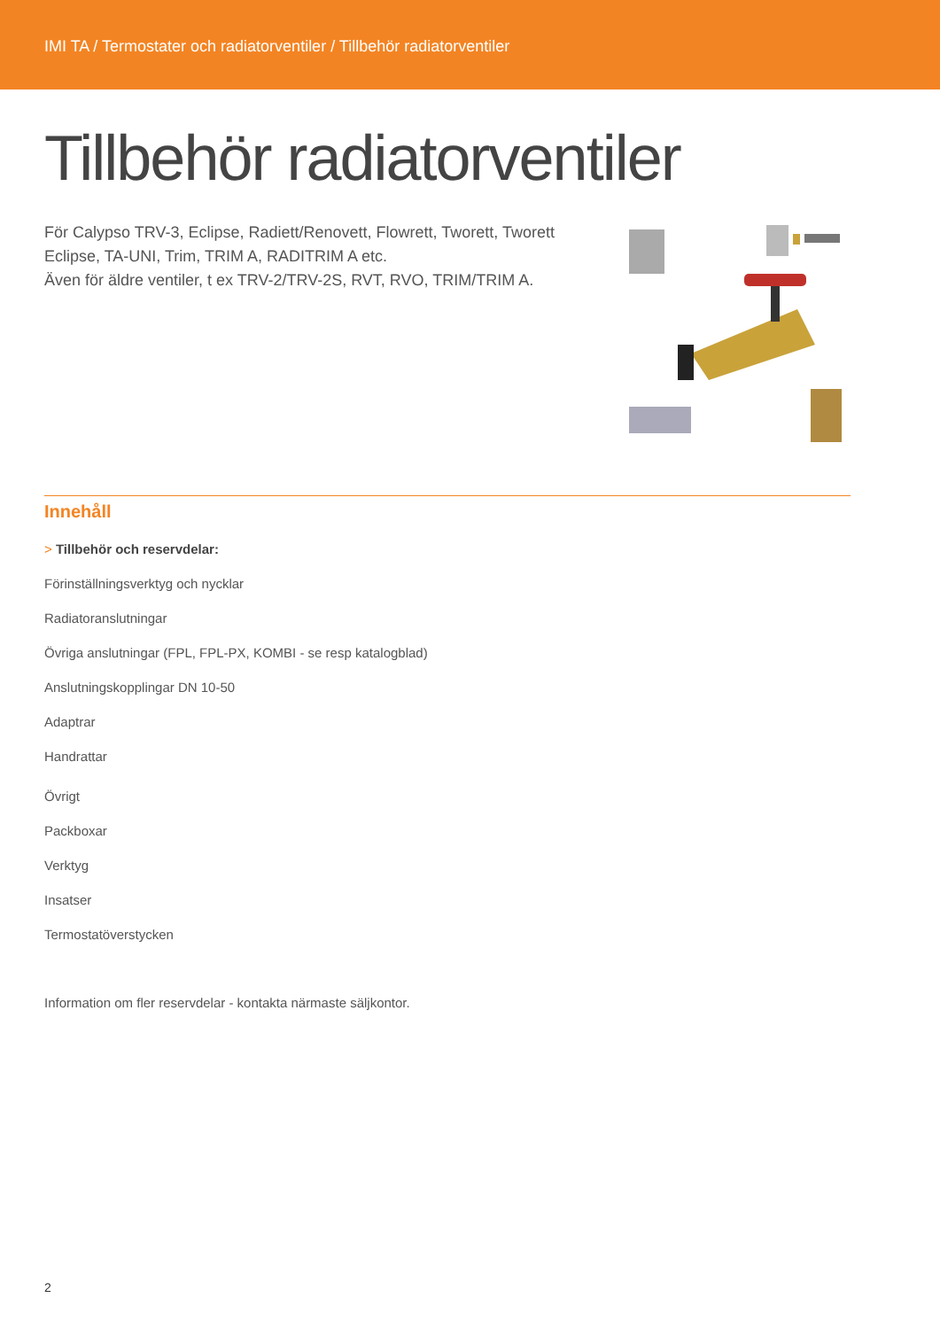IMI TA / Termostater och radiatorventiler / Tillbehör radiatorventiler
Tillbehör radiatorventiler
För Calypso TRV-3, Eclipse, Radiett/Renovett, Flowrett, Tworett, Tworett Eclipse, TA-UNI, Trim, TRIM A, RADITRIM A etc.
Även för äldre ventiler, t ex TRV-2/TRV-2S, RVT, RVO, TRIM/TRIM A.
Innehåll
> Tillbehör och reservdelar:
Förinställningsverktyg och nycklar
Radiatoranslutningar
Övriga anslutningar (FPL, FPL-PX, KOMBI - se resp katalogblad)
Anslutningskopplingar DN 10-50
Adaptrar
Handrattar
Övrigt
Packboxar
Verktyg
Insatser
Termostatöverstycken
Information om fler reservdelar - kontakta närmaste säljkontor.
2